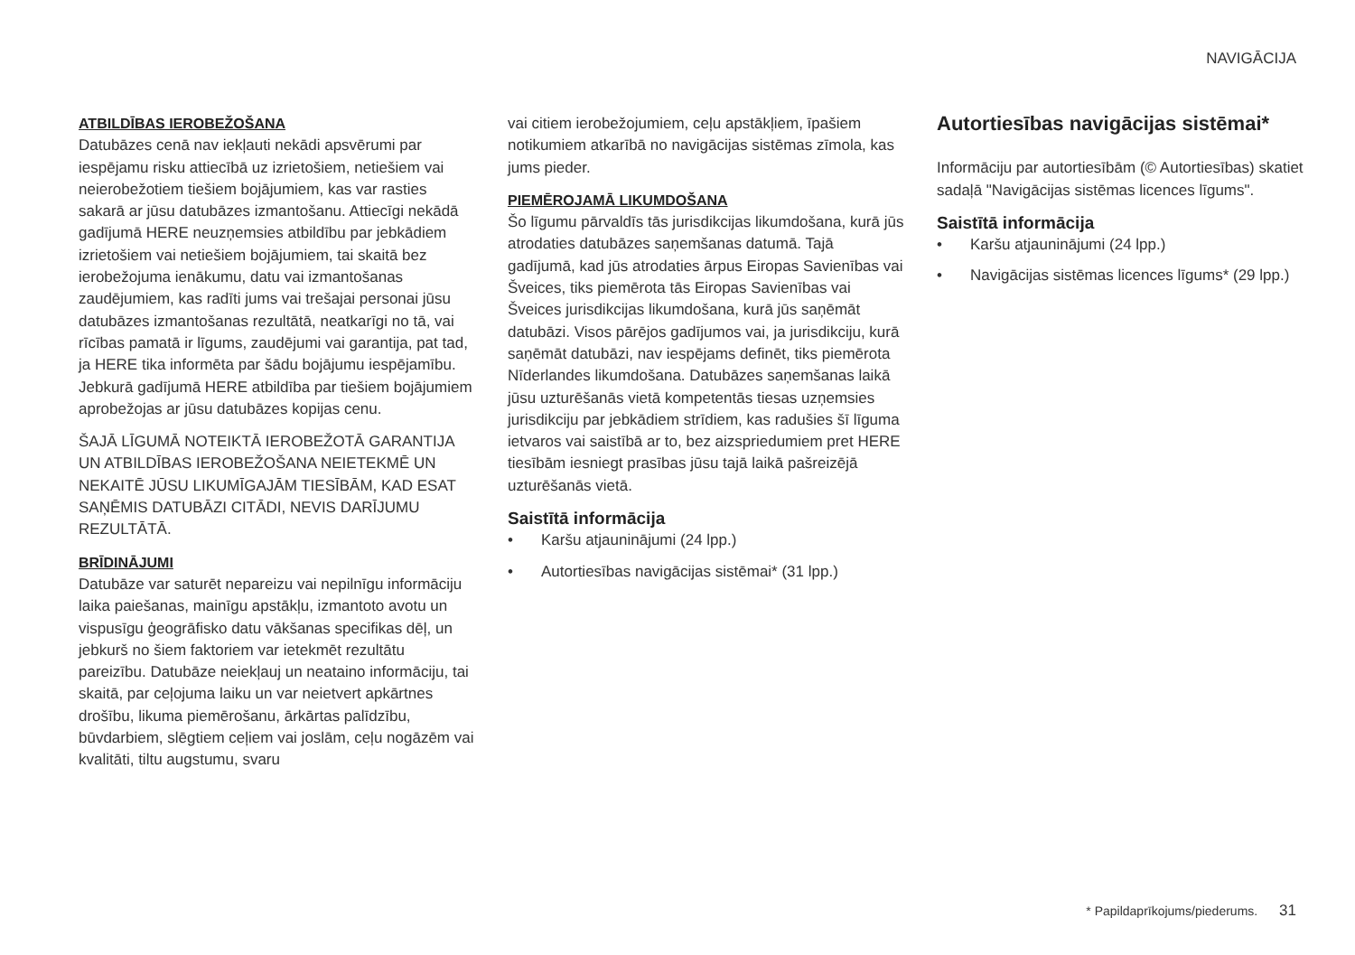NAVIGĀCIJA
ATBILDĪBAS IEROBEŽOŠANA
Datubāzes cenā nav iekļauti nekādi apsvērumi par iespējamu risku attiecībā uz izrietošiem, netiešiem vai neierobežotiem tiešiem bojājumiem, kas var rasties sakarā ar jūsu datubāzes izmantošanu. Attiecīgi nekādā gadījumā HERE neuzņemsies atbildību par jebkādiem izrietošiem vai netiešiem bojājumiem, tai skaitā bez ierobežojuma ienākumu, datu vai izmantošanas zaudējumiem, kas radīti jums vai trešajai personai jūsu datubāzes izmantošanas rezultātā, neatkarīgi no tā, vai rīcības pamatā ir līgums, zaudējumi vai garantija, pat tad, ja HERE tika informēta par šādu bojājumu iespējamību. Jebkurā gadījumā HERE atbildība par tiešiem bojājumiem aprobežojas ar jūsu datubāzes kopijas cenu.
ŠAJĀ LĪGUMĀ NOTEIKTĀ IEROBEŽOTĀ GARANTIJA UN ATBILDĪBAS IEROBEŽOŠANA NEIETEKMĒ UN NEKAITĒ JŪSU LIKUMĪGAJĀM TIESĪBĀM, KAD ESAT SAŅĒMIS DATUBĀZI CITĀDI, NEVIS DARĪJUMU REZULTĀTĀ.
BRĪDINĀJUMI
Datubāze var saturēt nepareizu vai nepilnīgu informāciju laika paiešanas, mainīgu apstākļu, izmantoto avotu un vispusīgu ģeogrāfisko datu vākšanas specifikas dēļ, un jebkurš no šiem faktoriem var ietekmēt rezultātu pareizību. Datubāze neiekļauj un neataino informāciju, tai skaitā, par ceļojuma laiku un var neietvert apkārtnes drošību, likuma piemērošanu, ārkārtas palīdzību, būvdarbiem, slēgtiem ceļiem vai joslām, ceļu nogāzēm vai kvalitāti, tiltu augstumu, svaru
vai citiem ierobežojumiem, ceļu apstākļiem, īpašiem notikumiem atkarībā no navigācijas sistēmas zīmola, kas jums pieder.
PIEMĒROJAMĀ LIKUMDOŠANA
Šo līgumu pārvaldīs tās jurisdikcijas likumdošana, kurā jūs atrodaties datubāzes saņemšanas datumā. Tajā gadījumā, kad jūs atrodaties ārpus Eiropas Savienības vai Šveices, tiks piemērota tās Eiropas Savienības vai Šveices jurisdikcijas likumdošana, kurā jūs saņēmāt datubāzi. Visos pārējos gadījumos vai, ja jurisdikciju, kurā saņēmāt datubāzi, nav iespējams definēt, tiks piemērota Nīderlandes likumdošana. Datubāzes saņemšanas laikā jūsu uzturēšanās vietā kompetentās tiesas uzņemsies jurisdikciju par jebkādiem strīdiem, kas radušies šī līguma ietvaros vai saistībā ar to, bez aizspriedumiem pret HERE tiesībām iesniegt prasības jūsu tajā laikā pašreizējā uzturēšanās vietā.
Saistītā informācija
• Karšu atjauninājumi (24 lpp.)
• Autortiesības navigācijas sistēmai* (31 lpp.)
Autortiesības navigācijas sistēmai*
Informāciju par autortiesībām (© Autortiesības) skatiet sadaļā "Navigācijas sistēmas licences līgums".
Saistītā informācija
• Karšu atjauninājumi (24 lpp.)
• Navigācijas sistēmas licences līgums* (29 lpp.)
* Papildaprīkojums/piederums. 31